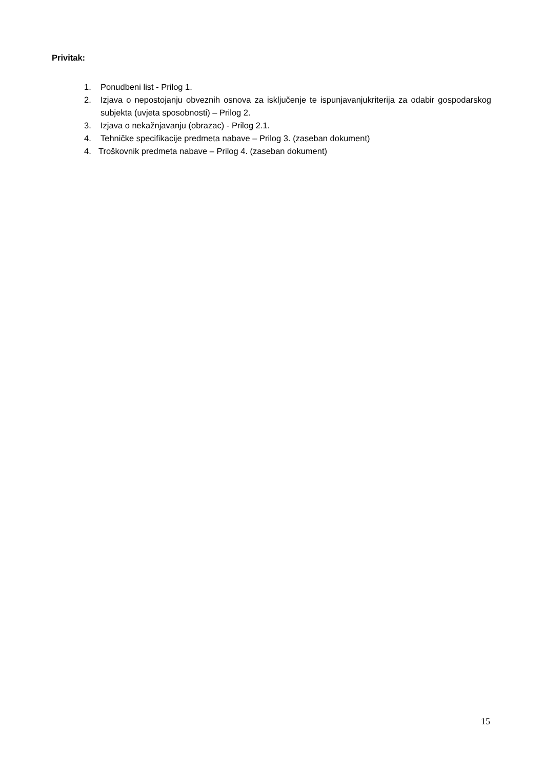Privitak:
1. Ponudbeni list - Prilog 1.
2. Izjava o nepostojanju obveznih osnova za isključenje te ispunjavanjukriterija za odabir gospodarskog subjekta (uvjeta sposobnosti) – Prilog 2.
3. Izjava o nekažnjavanju (obrazac) - Prilog 2.1.
4. Tehničke specifikacije predmeta nabave – Prilog 3. (zaseban dokument)
4. Troškovnik predmeta nabave – Prilog 4. (zaseban dokument)
15